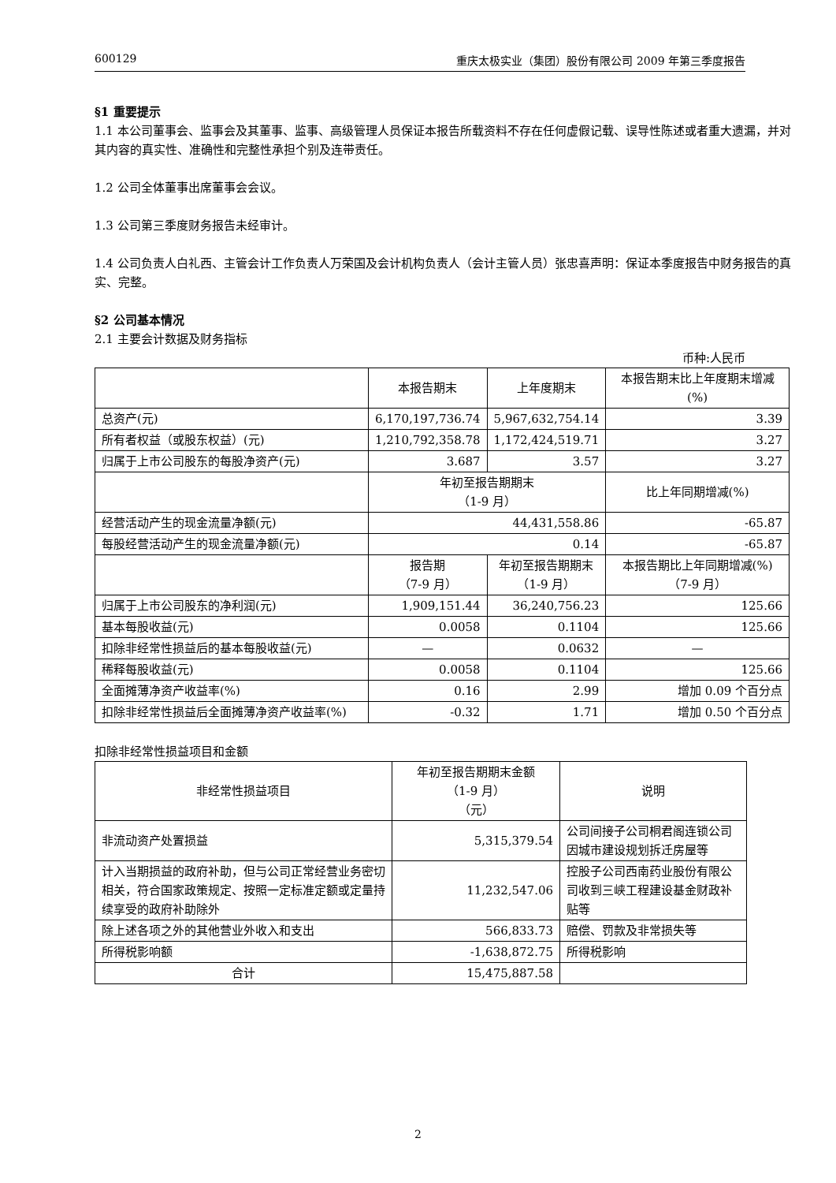600129 重庆太极实业（集团）股份有限公司 2009 年第三季度报告
§1 重要提示
1.1 本公司董事会、监事会及其董事、监事、高级管理人员保证本报告所载资料不存在任何虚假记载、误导性陈述或者重大遗漏，并对其内容的真实性、准确性和完整性承担个别及连带责任。
1.2 公司全体董事出席董事会会议。
1.3 公司第三季度财务报告未经审计。
1.4 公司负责人白礼西、主管会计工作负责人万荣国及会计机构负责人（会计主管人员）张忠喜声明：保证本季度报告中财务报告的真实、完整。
§2 公司基本情况
2.1 主要会计数据及财务指标
币种:人民币
| | 本报告期末 | 上年度期末 | 本报告期末比上年度期末增减(%) |
| 总资产(元) | 6,170,197,736.74 | 5,967,632,754.14 | 3.39 |
| 所有者权益（或股东权益）(元) | 1,210,792,358.78 | 1,172,424,519.71 | 3.27 |
| 归属于上市公司股东的每股净资产(元) | 3.687 | 3.57 | 3.27 |
| | 年初至报告期期末 （1-9 月） | | 比上年同期增减(%) |
| 经营活动产生的现金流量净额(元) | 44,431,558.86 | | -65.87 |
| 每股经营活动产生的现金流量净额(元) | 0.14 | | -65.87 |
| | 报告期 （7-9 月） | 年初至报告期期末 （1-9 月） | 本报告期比上年同期增减(%) （7-9 月） |
| 归属于上市公司股东的净利润(元) | 1,909,151.44 | 36,240,756.23 | 125.66 |
| 基本每股收益(元) | 0.0058 | 0.1104 | 125.66 |
| 扣除非经常性损益后的基本每股收益(元) | — | 0.0632 | — |
| 稀释每股收益(元) | 0.0058 | 0.1104 | 125.66 |
| 全面摊薄净资产收益率(%) | 0.16 | 2.99 | 增加 0.09 个百分点 |
| 扣除非经常性损益后全面摊薄净资产收益率(%) | -0.32 | 1.71 | 增加 0.50 个百分点 |
扣除非经常性损益项目和金额
| 非经常性损益项目 | 年初至报告期期末金额 （1-9 月） （元） | 说明 |
| 非流动资产处置损益 | 5,315,379.54 | 公司间接子公司桐君阁连锁公司因城市建设规划拆迁房屋等 |
| 计入当期损益的政府补助，但与公司正常经营业务密切相关，符合国家政策规定、按照一定标准定额或定量持续享受的政府补助除外 | 11,232,547.06 | 控股子公司西南药业股份有限公司收到三峡工程建设基金财政补贴等 |
| 除上述各项之外的其他营业外收入和支出 | 566,833.73 | 赔偿、罚款及非常损失等 |
| 所得税影响额 | -1,638,872.75 | 所得税影响 |
| 合计 | 15,475,887.58 | |
2